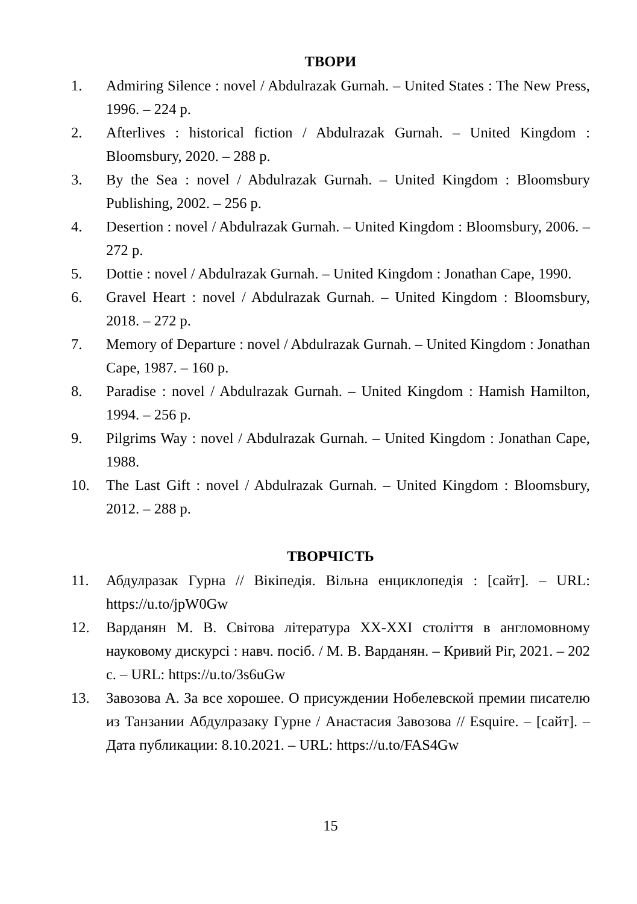ТВОРИ
1. Admiring Silence : novel / Abdulrazak Gurnah. – United States : The New Press, 1996. – 224 p.
2. Afterlives : historical fiction / Abdulrazak Gurnah. – United Kingdom : Bloomsbury, 2020. – 288 p.
3. By the Sea : novel / Abdulrazak Gurnah. – United Kingdom : Bloomsbury Publishing, 2002. – 256 p.
4. Desertion : novel / Abdulrazak Gurnah. – United Kingdom : Bloomsbury, 2006. – 272 p.
5. Dottie : novel / Abdulrazak Gurnah. – United Kingdom : Jonathan Cape, 1990.
6. Gravel Heart : novel / Abdulrazak Gurnah. – United Kingdom : Bloomsbury, 2018. – 272 p.
7. Memory of Departure : novel / Abdulrazak Gurnah. – United Kingdom : Jonathan Cape, 1987. – 160 p.
8. Paradise : novel / Abdulrazak Gurnah. – United Kingdom : Hamish Hamilton, 1994. – 256 p.
9. Pilgrims Way : novel / Abdulrazak Gurnah. – United Kingdom : Jonathan Cape, 1988.
10. The Last Gift : novel / Abdulrazak Gurnah. – United Kingdom : Bloomsbury, 2012. – 288 p.
ТВОРЧІСТЬ
11. Абдулразак Гурна // Вікіпедія. Вільна енциклопедія : [сайт]. – URL: https://u.to/jpW0Gw
12. Варданян М. В. Світова література XX-XXI століття в англомовному науковому дискурсі : навч. посіб. / М. В. Варданян. – Кривий Ріг, 2021. – 202 с. – URL: https://u.to/3s6uGw
13. Завозова А. За все хорошее. О присуждении Нобелевской премии писателю из Танзании Абдулразаку Гурне / Анастасия Завозова // Esquire. – [сайт]. – Дата публикации: 8.10.2021. – URL: https://u.to/FAS4Gw
15